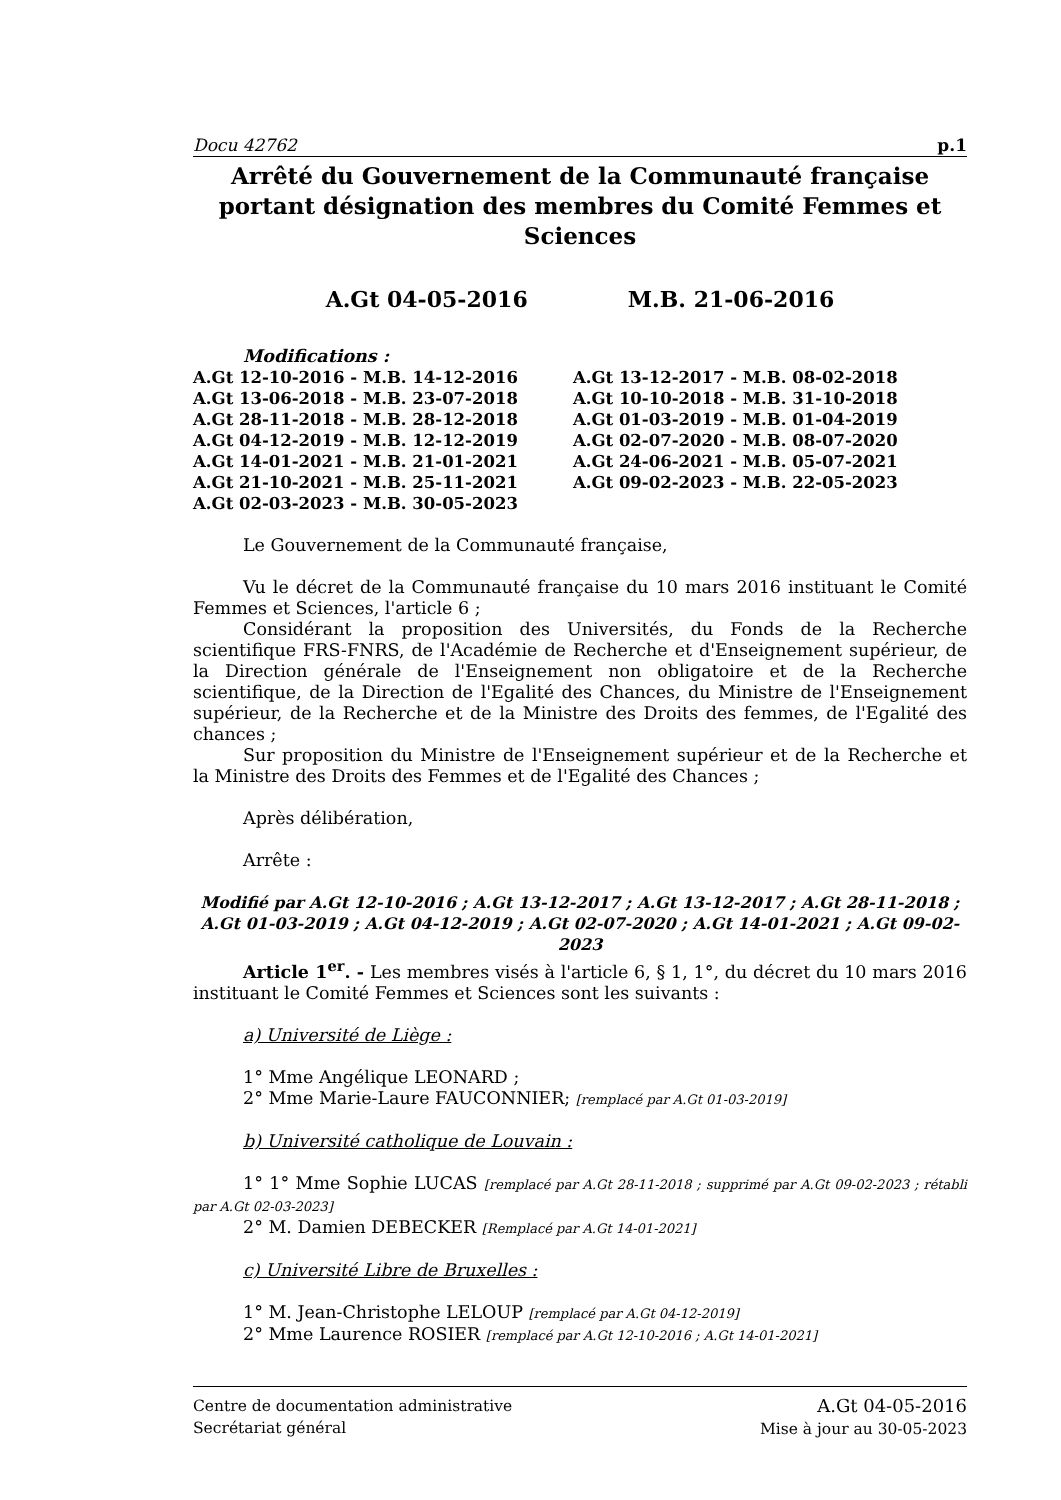Docu 42762 p.1
Arrêté du Gouvernement de la Communauté française portant désignation des membres du Comité Femmes et Sciences
A.Gt 04-05-2016 M.B. 21-06-2016
Modifications :
A.Gt 12-10-2016 - M.B. 14-12-2016
A.Gt 13-06-2018 - M.B. 23-07-2018
A.Gt 28-11-2018 - M.B. 28-12-2018
A.Gt 04-12-2019 - M.B. 12-12-2019
A.Gt 14-01-2021 - M.B. 21-01-2021
A.Gt 21-10-2021 - M.B. 25-11-2021
A.Gt 02-03-2023 - M.B. 30-05-2023
A.Gt 13-12-2017 - M.B. 08-02-2018
A.Gt 10-10-2018 - M.B. 31-10-2018
A.Gt 01-03-2019 - M.B. 01-04-2019
A.Gt 02-07-2020 - M.B. 08-07-2020
A.Gt 24-06-2021 - M.B. 05-07-2021
A.Gt 09-02-2023 - M.B. 22-05-2023
Le Gouvernement de la Communauté française,
Vu le décret de la Communauté française du 10 mars 2016 instituant le Comité Femmes et Sciences, l'article 6 ;
Considérant la proposition des Universités, du Fonds de la Recherche scientifique FRS-FNRS, de l'Académie de Recherche et d'Enseignement supérieur, de la Direction générale de l'Enseignement non obligatoire et de la Recherche scientifique, de la Direction de l'Egalité des Chances, du Ministre de l'Enseignement supérieur, de la Recherche et de la Ministre des Droits des femmes, de l'Egalité des chances ;
Sur proposition du Ministre de l'Enseignement supérieur et de la Recherche et la Ministre des Droits des Femmes et de l'Egalité des Chances ;
Après délibération,
Arrête :
Modifié par A.Gt 12-10-2016 ; A.Gt 13-12-2017 ; A.Gt 13-12-2017 ; A.Gt 28-11-2018 ; A.Gt 01-03-2019 ; A.Gt 04-12-2019 ; A.Gt 02-07-2020 ; A.Gt 14-01-2021 ; A.Gt 09-02-2023
Article 1<sup>er</sup>. - Les membres visés à l'article 6, § 1, 1°, du décret du 10 mars 2016 instituant le Comité Femmes et Sciences sont les suivants :
a) Université de Liège :
1° Mme Angélique LEONARD ;
2° Mme Marie-Laure FAUCONNIER; [remplacé par A.Gt 01-03-2019]
b) Université catholique de Louvain :
1° 1° Mme Sophie LUCAS [remplacé par A.Gt 28-11-2018 ; supprimé par A.Gt 09-02-2023 ; rétabli par A.Gt 02-03-2023]
2° M. Damien DEBECKER [Remplacé par A.Gt 14-01-2021]
c) Université Libre de Bruxelles :
1° M. Jean-Christophe LELOUP [remplacé par A.Gt 04-12-2019]
2° Mme Laurence ROSIER [remplacé par A.Gt 12-10-2016 ; A.Gt 14-01-2021]
Centre de documentation administrative
Secrétariat général
A.Gt 04-05-2016
Mise à jour au 30-05-2023